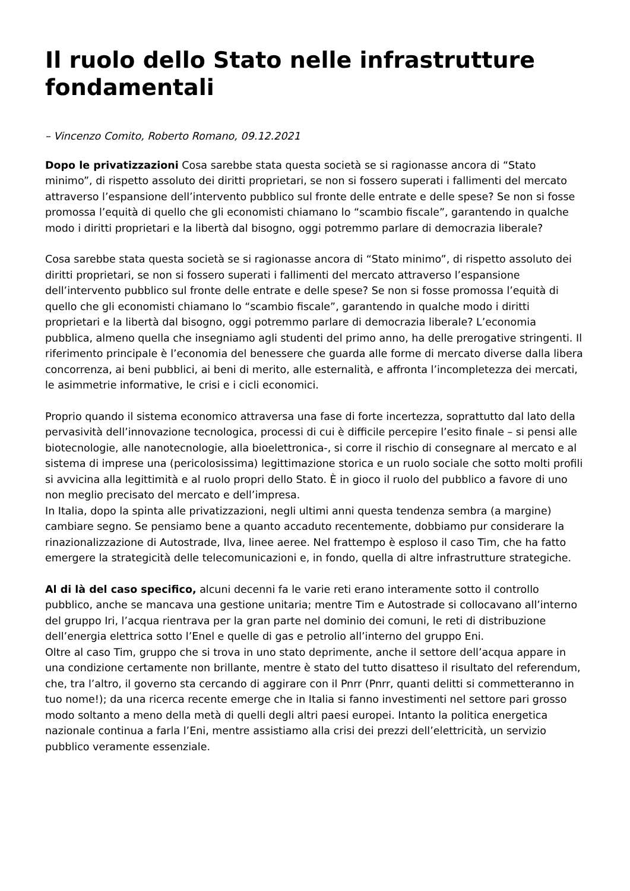Il ruolo dello Stato nelle infrastrutture fondamentali
– Vincenzo Comito, Roberto Romano, 09.12.2021
Dopo le privatizzazioni Cosa sarebbe stata questa società se si ragionasse ancora di “Stato minimo”, di rispetto assoluto dei diritti proprietari, se non si fossero superati i fallimenti del mercato attraverso l’espansione dell’intervento pubblico sul fronte delle entrate e delle spese? Se non si fosse promossa l’equità di quello che gli economisti chiamano lo “scambio fiscale”, garantendo in qualche modo i diritti proprietari e la libertà dal bisogno, oggi potremmo parlare di democrazia liberale?
Cosa sarebbe stata questa società se si ragionasse ancora di “Stato minimo”, di rispetto assoluto dei diritti proprietari, se non si fossero superati i fallimenti del mercato attraverso l’espansione dell’intervento pubblico sul fronte delle entrate e delle spese? Se non si fosse promossa l’equità di quello che gli economisti chiamano lo “scambio fiscale”, garantendo in qualche modo i diritti proprietari e la libertà dal bisogno, oggi potremmo parlare di democrazia liberale? L’economia pubblica, almeno quella che insegniamo agli studenti del primo anno, ha delle prerogative stringenti. Il riferimento principale è l’economia del benessere che guarda alle forme di mercato diverse dalla libera concorrenza, ai beni pubblici, ai beni di merito, alle esternalità, e affronta l’incompletezza dei mercati, le asimmetrie informative, le crisi e i cicli economici.
Proprio quando il sistema economico attraversa una fase di forte incertezza, soprattutto dal lato della pervasività dell’innovazione tecnologica, processi di cui è difficile percepire l’esito finale – si pensi alle biotecnologie, alle nanotecnologie, alla bioelettronica-, si corre il rischio di consegnare al mercato e al sistema di imprese una (pericolosissima) legittimazione storica e un ruolo sociale che sotto molti profili si avvicina alla legittimità e al ruolo propri dello Stato. È in gioco il ruolo del pubblico a favore di uno non meglio precisato del mercato e dell’impresa.
In Italia, dopo la spinta alle privatizzazioni, negli ultimi anni questa tendenza sembra (a margine) cambiare segno. Se pensiamo bene a quanto accaduto recentemente, dobbiamo pur considerare la rinazionalizzazione di Autostrade, Ilva, linee aeree. Nel frattempo è esploso il caso Tim, che ha fatto emergere la strategicità delle telecomunicazioni e, in fondo, quella di altre infrastrutture strategiche.
Al di là del caso specifico, alcuni decenni fa le varie reti erano interamente sotto il controllo pubblico, anche se mancava una gestione unitaria; mentre Tim e Autostrade si collocavano all’interno del gruppo Iri, l’acqua rientrava per la gran parte nel dominio dei comuni, le reti di distribuzione dell’energia elettrica sotto l’Enel e quelle di gas e petrolio all’interno del gruppo Eni.
Oltre al caso Tim, gruppo che si trova in uno stato deprimente, anche il settore dell’acqua appare in una condizione certamente non brillante, mentre è stato del tutto disatteso il risultato del referendum, che, tra l’altro, il governo sta cercando di aggirare con il Pnrr (Pnrr, quanti delitti si commetteranno in tuo nome!); da una ricerca recente emerge che in Italia si fanno investimenti nel settore pari grosso modo soltanto a meno della metà di quelli degli altri paesi europei. Intanto la politica energetica nazionale continua a farla l’Eni, mentre assistiamo alla crisi dei prezzi dell’elettricità, un servizio pubblico veramente essenziale.